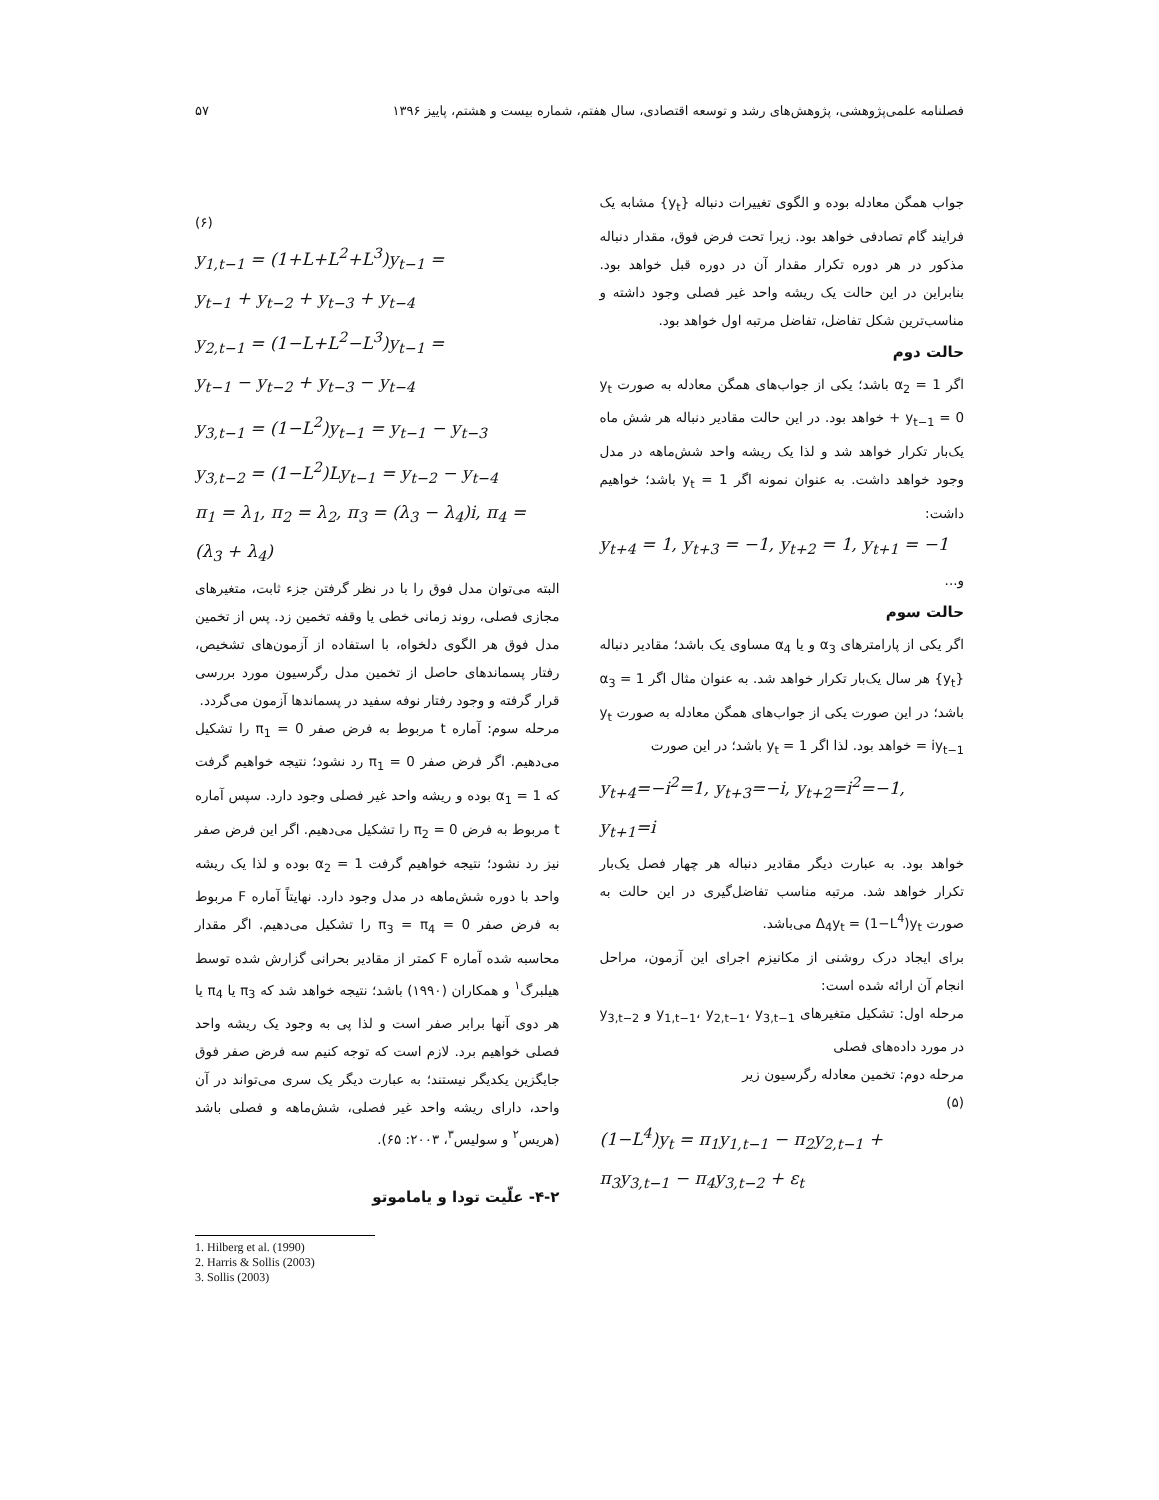فصلنامه علمی‌پژوهشی، پژوهش‌های رشد و توسعه اقتصادی، سال هفتم، شماره بیست و هشتم، پاییز ۱۳۹۶ ۵۷
جواب همگن معادله بوده و الگوی تغییرات دنباله {y<sub>t</sub>} مشابه یک فرایند گام تصادفی خواهد بود. زیرا تحت فرض فوق، مقدار دنباله مذکور در هر دوره تکرار مقدار آن در دوره قبل خواهد بود. بنابراین در این حالت یک ریشه واحد غیر فصلی وجود داشته و مناسب‌ترین شکل تفاضل، تفاضل مرتبه اول خواهد بود.
حالت دوم
اگر α<sub>2</sub> = 1 باشد؛ یکی از جواب‌های همگن معادله به صورت y<sub>t</sub> + y<sub>t−1</sub> = 0 خواهد بود. در این حالت مقادیر دنباله هر شش ماه یک‌بار تکرار خواهد شد و لذا یک ریشه واحد شش‌ماهه در مدل وجود خواهد داشت. به عنوان نمونه اگر y<sub>t</sub> = 1 باشد؛ خواهیم داشت:
y<sub>t+4</sub> = 1, y<sub>t+3</sub> = −1, y<sub>t+2</sub> = 1, y<sub>t+1</sub> = −1
و...
حالت سوم
اگر یکی از پارامترهای α<sub>3</sub> و یا α<sub>4</sub> مساوی یک باشد؛ مقادیر دنباله {y<sub>t</sub>} هر سال یک‌بار تکرار خواهد شد. به عنوان مثال اگر α<sub>3</sub> = 1 باشد؛ در این صورت یکی از جواب‌های همگن معادله به صورت y<sub>t</sub> = iy<sub>t−1</sub> خواهد بود. لذا اگر y<sub>t</sub> = 1 باشد؛ در این صورت
y<sub>t+4</sub>=−i<sup>2</sup>=1, y<sub>t+3</sub>=−i, y<sub>t+2</sub>=i<sup>2</sup>=−1, y<sub>t+1</sub>=i
خواهد بود. به عبارت دیگر مقادیر دنباله هر چهار فصل یک‌بار تکرار خواهد شد. مرتبه مناسب تفاضل‌گیری در این حالت به صورت Δ<sub>4</sub>y<sub>t</sub> = (1−L<sup>4</sup>)y<sub>t</sub> می‌باشد.
برای ایجاد درک روشنی از مکانیزم اجرای این آزمون، مراحل انجام آن ارائه شده است:
مرحله اول: تشکیل متغیرهای y<sub>1,t−1</sub>، y<sub>2,t−1</sub>، y<sub>3,t−1</sub> و y<sub>3,t−2</sub> در مورد داده‌های فصلی
مرحله دوم: تخمین معادله رگرسیون زیر
(۵)
(1−L<sup>4</sup>)y<sub>t</sub> = π<sub>1</sub>y<sub>1,t−1</sub> − π<sub>2</sub>y<sub>2,t−1</sub> +
π<sub>3</sub>y<sub>3,t−1</sub> − π<sub>4</sub>y<sub>3,t−2</sub> + ε<sub>t</sub>
(۶)
y<sub>1,t−1</sub> = (1+L+L<sup>2</sup>+L<sup>3</sup>)y<sub>t−1</sub> =
y<sub>t−1</sub> + y<sub>t−2</sub> + y<sub>t−3</sub> + y<sub>t−4</sub>
y<sub>2,t−1</sub> = (1−L+L<sup>2</sup>−L<sup>3</sup>)y<sub>t−1</sub> =
y<sub>t−1</sub> − y<sub>t−2</sub> + y<sub>t−3</sub> − y<sub>t−4</sub>
y<sub>3,t−1</sub> = (1−L<sup>2</sup>)y<sub>t−1</sub> = y<sub>t−1</sub> − y<sub>t−3</sub>
y<sub>3,t−2</sub> = (1−L<sup>2</sup>)Ly<sub>t−1</sub> = y<sub>t−2</sub> − y<sub>t−4</sub>
π<sub>1</sub> = λ<sub>1</sub>, π<sub>2</sub> = λ<sub>2</sub>, π<sub>3</sub> = (λ<sub>3</sub> − λ<sub>4</sub>)i, π<sub>4</sub> =
(λ<sub>3</sub> + λ<sub>4</sub>)
البته می‌توان مدل فوق را با در نظر گرفتن جزء ثابت، متغیرهای مجازی فصلی، روند زمانی خطی یا وقفه تخمین زد. پس از تخمین مدل فوق هر الگوی دلخواه، با استفاده از آزمون‌های تشخیص، رفتار پسماندهای حاصل از تخمین مدل رگرسیون مورد بررسی قرار گرفته و وجود رفتار نوفه سفید در پسماندها آزمون می‌گردد.
مرحله سوم: آماره t مربوط به فرض صفر π<sub>1</sub> = 0 را تشکیل می‌دهیم. اگر فرض صفر π<sub>1</sub> = 0 رد نشود؛ نتیجه خواهیم گرفت که α<sub>1</sub> = 1 بوده و ریشه واحد غیر فصلی وجود دارد. سپس آماره t مربوط به فرض π<sub>2</sub> = 0 را تشکیل می‌دهیم. اگر این فرض صفر نیز رد نشود؛ نتیجه خواهیم گرفت α<sub>2</sub> = 1 بوده و لذا یک ریشه واحد با دوره شش‌ماهه در مدل وجود دارد. نهایتاً آماره F مربوط به فرض صفر π<sub>3</sub> = π<sub>4</sub> = 0 را تشکیل می‌دهیم. اگر مقدار محاسبه شده آماره F کمتر از مقادیر بحرانی گزارش شده توسط هیلبرگ<sup>۱</sup> و همکاران (۱۹۹۰) باشد؛ نتیجه خواهد شد که π<sub>3</sub> یا π<sub>4</sub> یا هر دوی آنها برابر صفر است و لذا پی به وجود یک ریشه واحد فصلی خواهیم برد. لازم است که توجه کنیم سه فرض صفر فوق جایگزین یکدیگر نیستند؛ به عبارت دیگر یک سری می‌تواند در آن واحد، دارای ریشه واحد غیر فصلی، شش‌ماهه و فصلی باشد (هریس<sup>۲</sup> و سولیس<sup>۳</sup>، ۲۰۰۳: ۶۵).
۴-۲- علّیت تودا و یاماموتو
1. Hilberg et al. (1990)
2. Harris & Sollis (2003)
3. Sollis (2003)